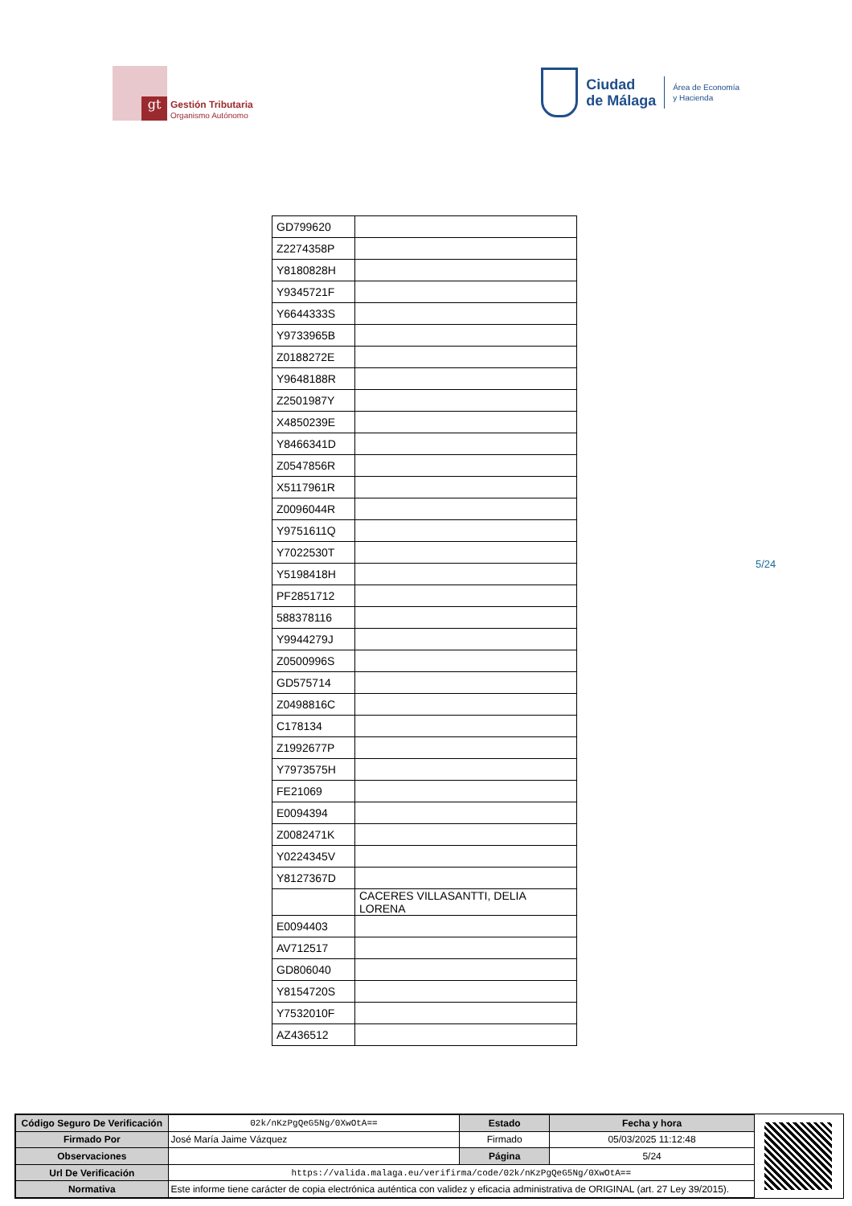gt
Gestión Tributaria
Organismo Autónomo
Ciudad
de Málaga
Área de Economía
y Hacienda
| GD799620 | |
| Z2274358P | |
| Y8180828H | |
| Y9345721F | |
| Y6644333S | |
| Y9733965B | |
| Z0188272E | |
| Y9648188R | |
| Z2501987Y | |
| X4850239E | |
| Y8466341D | |
| Z0547856R | |
| X5117961R | |
| Z0096044R | |
| Y9751611Q | |
| Y7022530T | |
| Y5198418H | |
| PF2851712 | |
| 588378116 | |
| Y9944279J | |
| Z0500996S | |
| GD575714 | |
| Z0498816C | |
| C178134 | |
| Z1992677P | |
| Y7973575H | |
| FE21069 | |
| E0094394 | |
| Z0082471K | |
| Y0224345V | |
| Y8127367D | |
| | CACERES VILLASANTTI, DELIA LORENA |
| E0094403 | |
| AV712517 | |
| GD806040 | |
| Y8154720S | |
| Y7532010F | |
| AZ436512 | |
5/24
| Código Seguro De Verificación | 02k/nKzPgQeG5Ng/0XwOtA== | Estado | Fecha y hora |
| Firmado Por | José María Jaime Vázquez | Firmado | 05/03/2025 11:12:48 |
| Observaciones | | Página | 5/24 |
| Url De Verificación | https://valida.malaga.eu/verifirma/code/02k/nKzPgQeG5Ng/0XwOtA== | | |
| Normativa | Este informe tiene carácter de copia electrónica auténtica con validez y eficacia administrativa de ORIGINAL (art. 27 Ley 39/2015). | | |